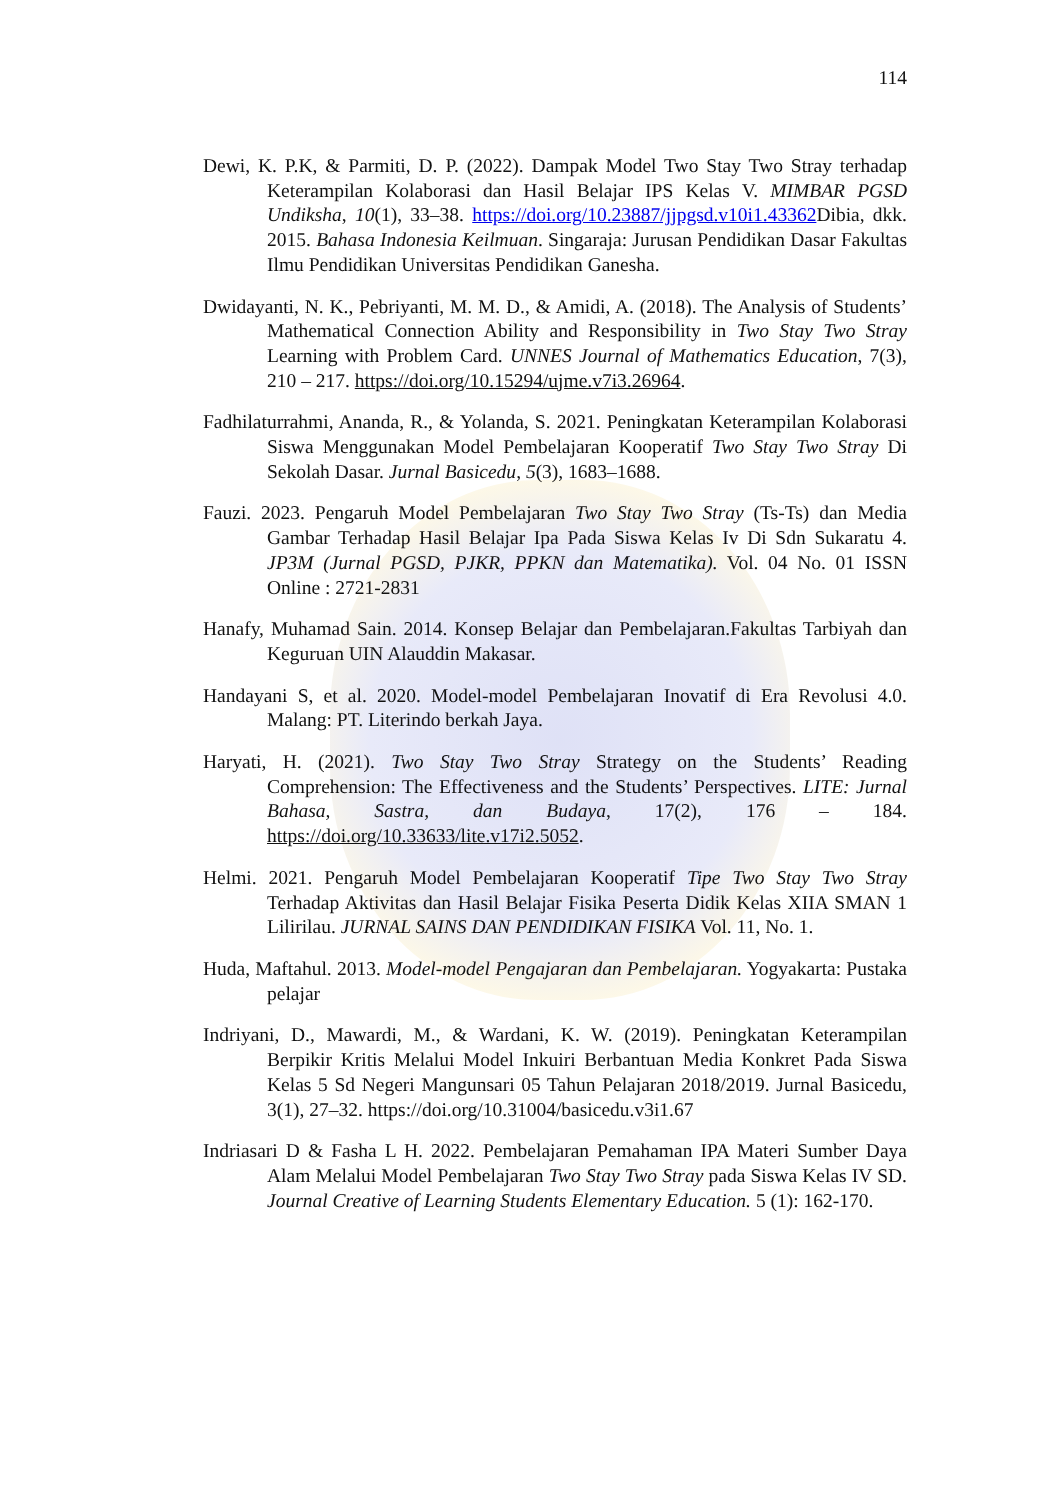114
Dewi, K. P.K, & Parmiti, D. P. (2022). Dampak Model Two Stay Two Stray terhadap Keterampilan Kolaborasi dan Hasil Belajar IPS Kelas V. MIMBAR PGSD Undiksha, 10(1), 33–38. https://doi.org/10.23887/jjpgsd.v10i1.43362 Dibia, dkk. 2015. Bahasa Indonesia Keilmuan. Singaraja: Jurusan Pendidikan Dasar Fakultas Ilmu Pendidikan Universitas Pendidikan Ganesha.
Dwidayanti, N. K., Pebriyanti, M. M. D., & Amidi, A. (2018). The Analysis of Students’ Mathematical Connection Ability and Responsibility in Two Stay Two Stray Learning with Problem Card. UNNES Journal of Mathematics Education, 7(3), 210 – 217. https://doi.org/10.15294/ujme.v7i3.26964.
Fadhilaturrahmi, Ananda, R., & Yolanda, S. 2021. Peningkatan Keterampilan Kolaborasi Siswa Menggunakan Model Pembelajaran Kooperatif Two Stay Two Stray Di Sekolah Dasar. Jurnal Basicedu, 5(3), 1683–1688.
Fauzi. 2023. Pengaruh Model Pembelajaran Two Stay Two Stray (Ts-Ts) dan Media Gambar Terhadap Hasil Belajar Ipa Pada Siswa Kelas Iv Di Sdn Sukaratu 4. JP3M (Jurnal PGSD, PJKR, PPKN dan Matematika). Vol. 04 No. 01 ISSN Online : 2721-2831
Hanafy, Muhamad Sain. 2014. Konsep Belajar dan Pembelajaran.Fakultas Tarbiyah dan Keguruan UIN Alauddin Makasar.
Handayani S, et al. 2020. Model-model Pembelajaran Inovatif di Era Revolusi 4.0. Malang: PT. Literindo berkah Jaya.
Haryati, H. (2021). Two Stay Two Stray Strategy on the Students’ Reading Comprehension: The Effectiveness and the Students’ Perspectives. LITE: Jurnal Bahasa, Sastra, dan Budaya, 17(2), 176 – 184. https://doi.org/10.33633/lite.v17i2.5052.
Helmi. 2021. Pengaruh Model Pembelajaran Kooperatif Tipe Two Stay Two Stray Terhadap Aktivitas dan Hasil Belajar Fisika Peserta Didik Kelas XIIA SMAN 1 Lilirilau. JURNAL SAINS DAN PENDIDIKAN FISIKA Vol. 11, No. 1.
Huda, Maftahul. 2013. Model-model Pengajaran dan Pembelajaran. Yogyakarta: Pustaka pelajar
Indriyani, D., Mawardi, M., & Wardani, K. W. (2019). Peningkatan Keterampilan Berpikir Kritis Melalui Model Inkuiri Berbantuan Media Konkret Pada Siswa Kelas 5 Sd Negeri Mangunsari 05 Tahun Pelajaran 2018/2019. Jurnal Basicedu, 3(1), 27–32. https://doi.org/10.31004/basicedu.v3i1.67
Indriasari D & Fasha L H. 2022. Pembelajaran Pemahaman IPA Materi Sumber Daya Alam Melalui Model Pembelajaran Two Stay Two Stray pada Siswa Kelas IV SD. Journal Creative of Learning Students Elementary Education. 5 (1): 162-170.